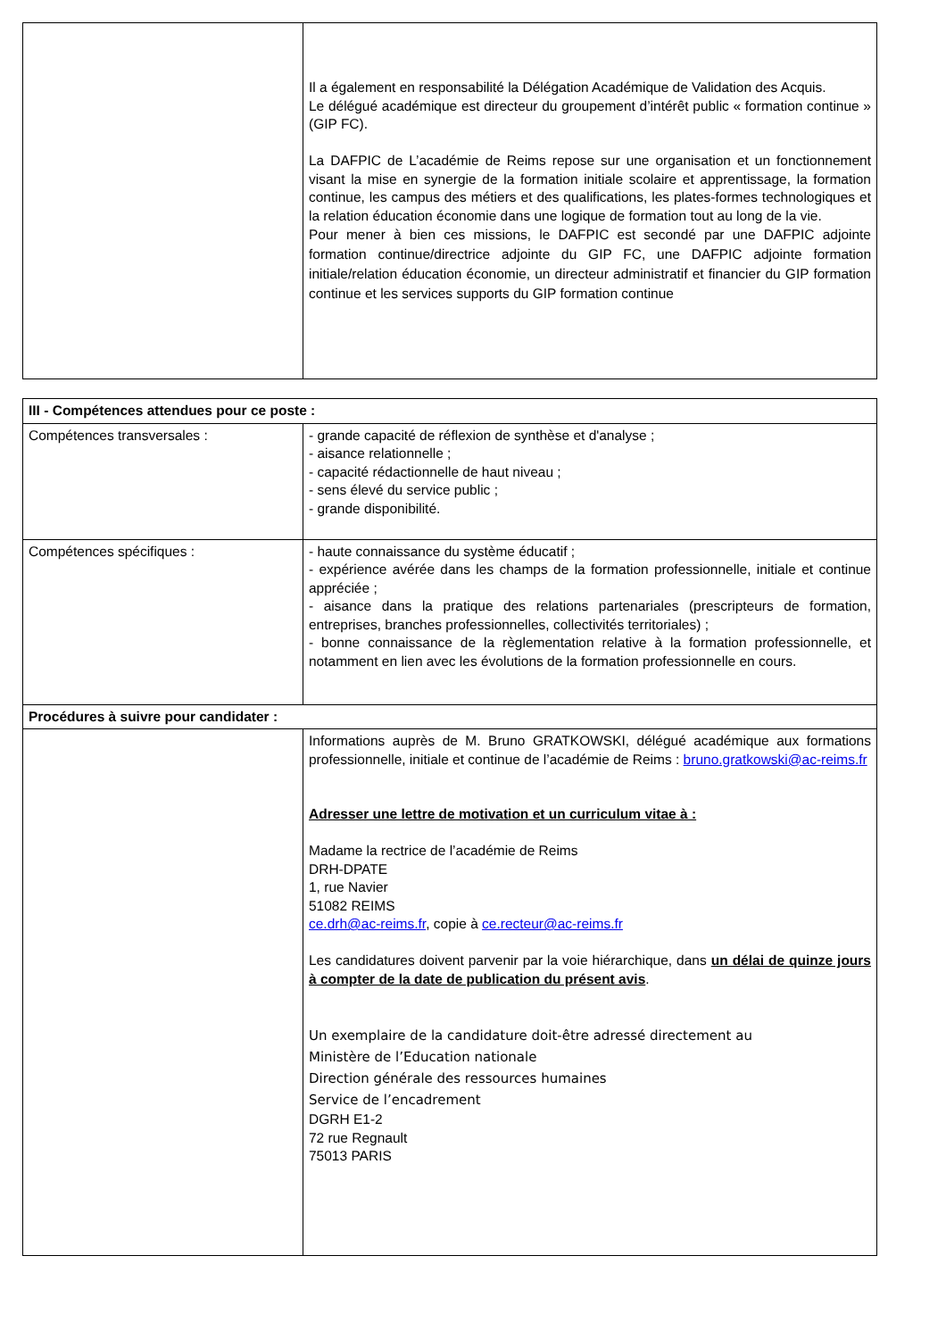| | Il a également en responsabilité la Délégation Académique de Validation des Acquis. Le délégué académique est directeur du groupement d’intérêt public « formation continue » (GIP FC). La DAFPIC de L’académie de Reims repose sur une organisation et un fonctionnement visant la mise en synergie de la formation initiale scolaire et apprentissage, la formation continue, les campus des métiers et des qualifications, les plates-formes technologiques et la relation éducation économie dans une logique de formation tout au long de la vie. Pour mener à bien ces missions, le DAFPIC est secondé par une DAFPIC adjointe formation continue/directrice adjointe du GIP FC, une DAFPIC adjointe formation initiale/relation éducation économie, un directeur administratif et financier du GIP formation continue et les services supports du GIP formation continue |
| III - Compétences attendues pour ce poste : | |
| Compétences transversales : | - grande capacité de réflexion de synthèse et d'analyse ; - aisance relationnelle ; - capacité rédactionnelle de haut niveau ; - sens élevé du service public ; - grande disponibilité. |
| Compétences spécifiques : | - haute connaissance du système éducatif ; - expérience avérée dans les champs de la formation professionnelle, initiale et continue appréciée ; - aisance dans la pratique des relations partenariales (prescripteurs de formation, entreprises, branches professionnelles, collectivités territoriales) ; - bonne connaissance de la règlementation relative à la formation professionnelle, et notamment en lien avec les évolutions de la formation professionnelle en cours. |
| Procédures à suivre pour candidater : | |
| | Informations auprès de M. Bruno GRATKOWSKI, délégué académique aux formations professionnelle, initiale et continue de l’académie de Reims : bruno.gratkowski@ac-reims.fr Adresser une lettre de motivation et un curriculum vitae à : Madame la rectrice de l’académie de Reims DRH-DPATE 1, rue Navier 51082 REIMS ce.drh@ac-reims.fr , copie à ce.recteur@ac-reims.fr Les candidatures doivent parvenir par la voie hiérarchique, dans un délai de quinze jours à compter de la date de publication du présent avis . Un exemplaire de la candidature doit-être adressé directement au Ministère de l’Education nationale Direction générale des ressources humaines Service de l’encadrement DGRH E1-2 72 rue Regnault 75013 PARIS |